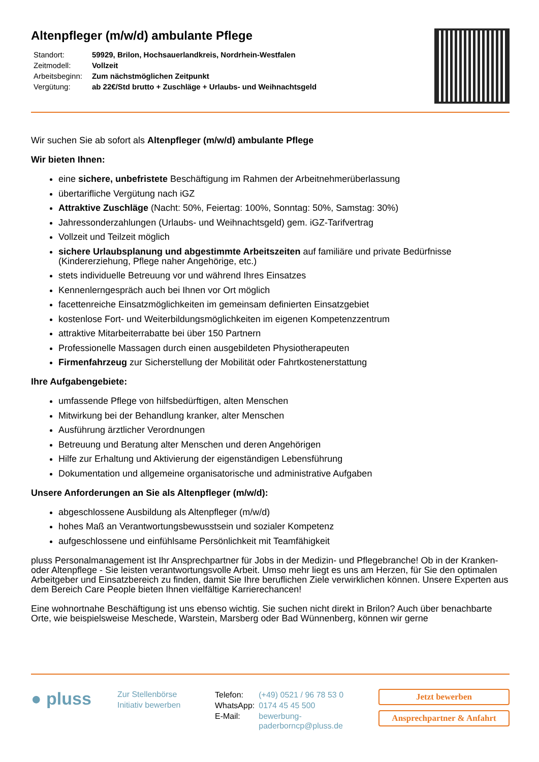Altenpfleger (m/w/d) ambulante Pflege
| Standort: | 59929, Brilon, Hochsauerlandkreis, Nordrhein-Westfalen |
| Zeitmodell: | Vollzeit |
| Arbeitsbeginn: | Zum nächstmöglichen Zeitpunkt |
| Vergütung: | ab 22€/Std brutto + Zuschläge + Urlaubs- und Weihnachtsgeld |
Wir suchen Sie ab sofort als Altenpfleger (m/w/d) ambulante Pflege
Wir bieten Ihnen:
eine sichere, unbefristete Beschäftigung im Rahmen der Arbeitnehmerüberlassung
übertarifliche Vergütung nach iGZ
Attraktive Zuschläge (Nacht: 50%, Feiertag: 100%, Sonntag: 50%, Samstag: 30%)
Jahressonderzahlungen (Urlaubs- und Weihnachtsgeld) gem. iGZ-Tarifvertrag
Vollzeit und Teilzeit möglich
sichere Urlaubsplanung und abgestimmte Arbeitszeiten auf familiäre und private Bedürfnisse (Kindererziehung, Pflege naher Angehörige, etc.)
stets individuelle Betreuung vor und während Ihres Einsatzes
Kennenlerngespräch auch bei Ihnen vor Ort möglich
facettenreiche Einsatzmöglichkeiten im gemeinsam definierten Einsatzgebiet
kostenlose Fort- und Weiterbildungsmöglichkeiten im eigenen Kompetenzzentrum
attraktive Mitarbeiterrabatte bei über 150 Partnern
Professionelle Massagen durch einen ausgebildeten Physiotherapeuten
Firmenfahrzeug zur Sicherstellung der Mobilität oder Fahrtkostenerstattung
Ihre Aufgabengebiete:
umfassende Pflege von hilfsbedürftigen, alten Menschen
Mitwirkung bei der Behandlung kranker, alter Menschen
Ausführung ärztlicher Verordnungen
Betreuung und Beratung alter Menschen und deren Angehörigen
Hilfe zur Erhaltung und Aktivierung der eigenständigen Lebensführung
Dokumentation und allgemeine organisatorische und administrative Aufgaben
Unsere Anforderungen an Sie als Altenpfleger (m/w/d):
abgeschlossene Ausbildung als Altenpfleger (m/w/d)
hohes Maß an Verantwortungsbewusstsein und sozialer Kompetenz
aufgeschlossene und einfühlsame Persönlichkeit mit Teamfähigkeit
pluss Personalmanagement ist Ihr Ansprechpartner für Jobs in der Medizin- und Pflegebranche! Ob in der Kranken- oder Altenpflege - Sie leisten verantwortungsvolle Arbeit. Umso mehr liegt es uns am Herzen, für Sie den optimalen Arbeitgeber und Einsatzbereich zu finden, damit Sie Ihre beruflichen Ziele verwirklichen können. Unsere Experten aus dem Bereich Care People bieten Ihnen vielfältige Karrierechancen!
Eine wohnortnahe Beschäftigung ist uns ebenso wichtig. Sie suchen nicht direkt in Brilon? Auch über benachbarte Orte, wie beispielsweise Meschede, Warstein, Marsberg oder Bad Wünnenberg, können wir gerne
● pluss
Zur Stellenbörse
Initiativ bewerben
| Telefon: | (+49) 0521 / 96 78 53 0 |
| WhatsApp: | 0174 45 45 500 |
| E-Mail: | bewerbung- paderborncp@pluss.de |
Jetzt bewerben
Ansprechpartner & Anfahrt